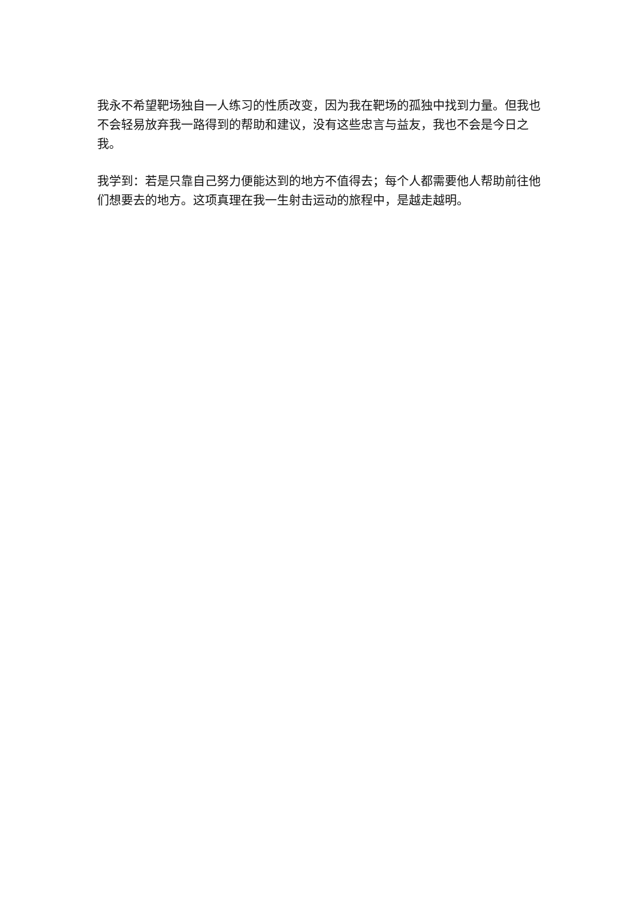我永不希望靶场独自一人练习的性质改变，因为我在靶场的孤独中找到力量。但我也不会轻易放弃我一路得到的帮助和建议，没有这些忠言与益友，我也不会是今日之我。
我学到：若是只靠自己努力便能达到的地方不值得去；每个人都需要他人帮助前往他们想要去的地方。这项真理在我一生射击运动的旅程中，是越走越明。